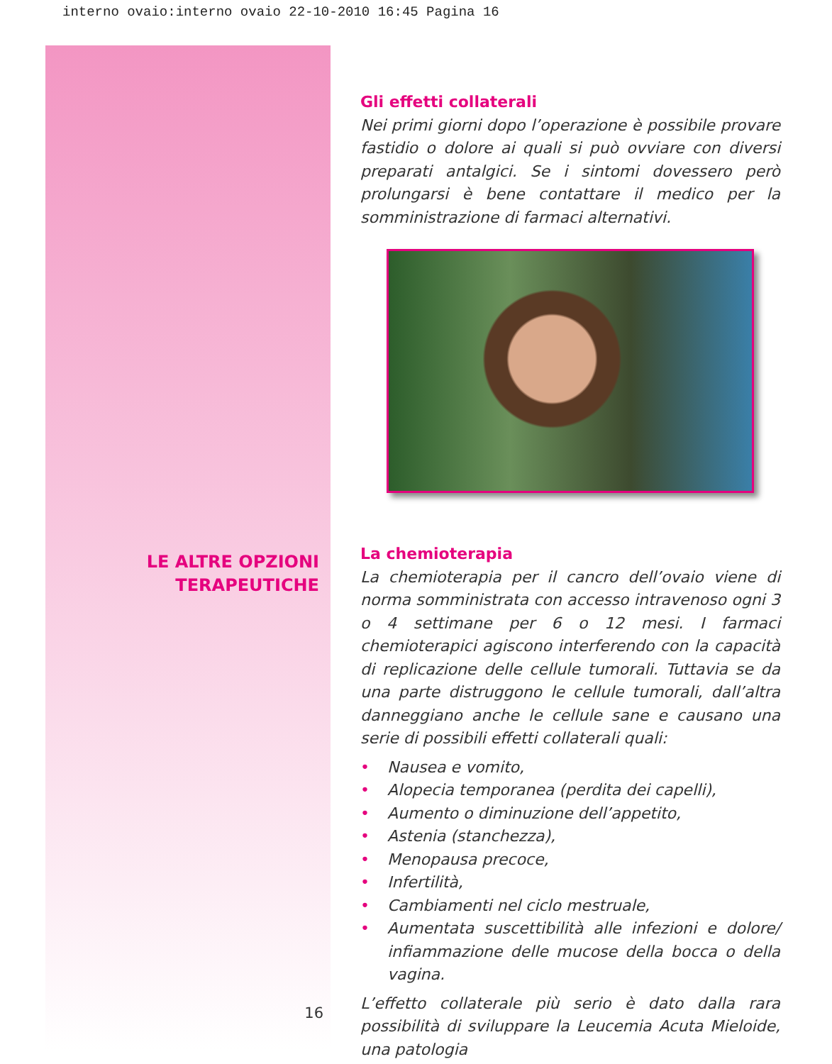interno ovaio:interno ovaio 22-10-2010 16:45 Pagina 16
LE ALTRE OPZIONI
TERAPEUTICHE
16
Gli effetti collaterali
Nei primi giorni dopo l’operazione è possibile provare fastidio o dolore ai quali si può ovviare con diversi preparati antalgici. Se i sintomi dovessero però prolungarsi è bene contattare il medico per la somministrazione di farmaci alternativi.
La chemioterapia
La chemioterapia per il cancro dell’ovaio viene di norma somministrata con accesso intravenoso ogni 3 o 4 settimane per 6 o 12 mesi. I farmaci chemioterapici agiscono interferendo con la capacità di replicazione delle cellule tumorali. Tuttavia se da una parte distruggono le cellule tumorali, dall’altra danneggiano anche le cellule sane e causano una serie di possibili effetti collaterali quali:
• Nausea e vomito,
• Alopecia temporanea (perdita dei capelli),
• Aumento o diminuzione dell’appetito,
• Astenia (stanchezza),
• Menopausa precoce,
• Infertilità,
• Cambiamenti nel ciclo mestruale,
• Aumentata suscettibilità alle infezioni e dolore/ infiammazione delle mucose della bocca o della vagina.
L’effetto collaterale più serio è dato dalla rara possibilità di sviluppare la Leucemia Acuta Mieloide, una patologia